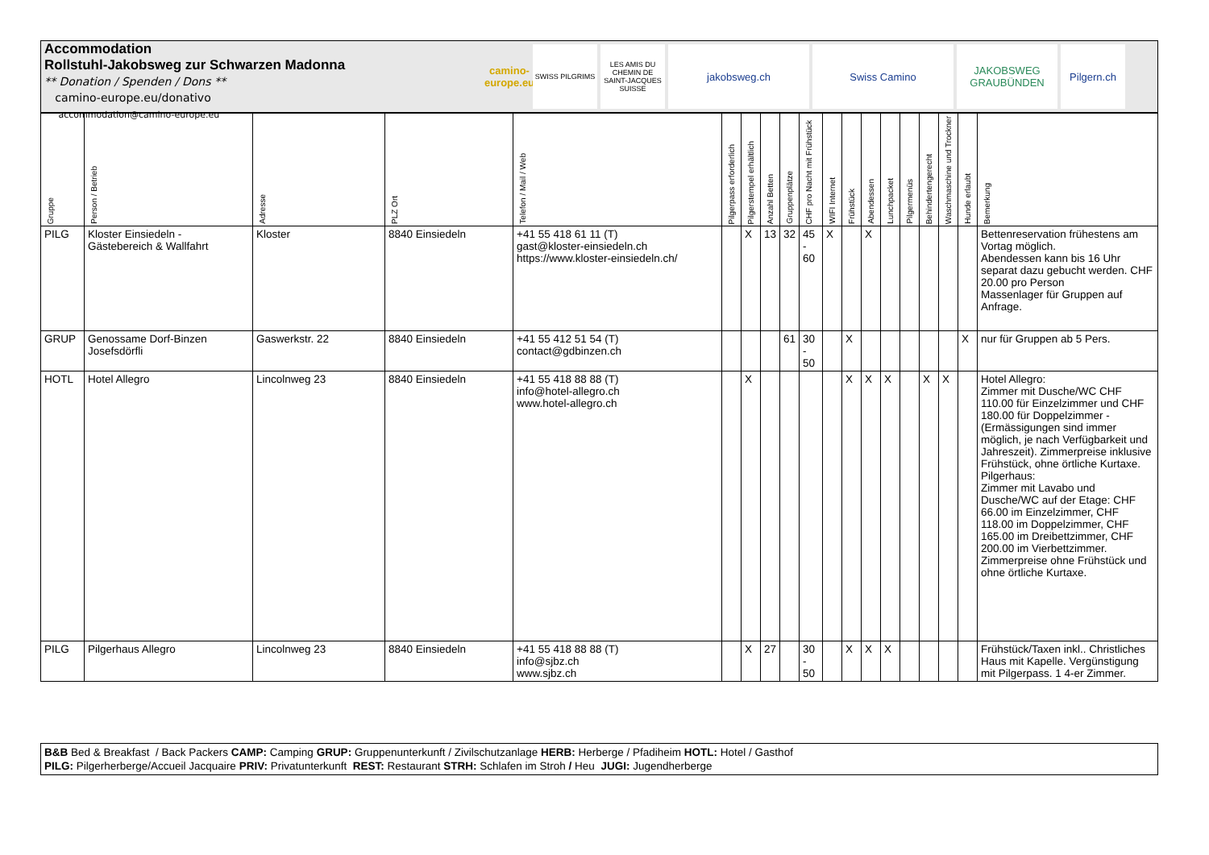Accommodation
Rollstuhl-Jakobsweg zur Schwarzen Madonna
** Donation / Spenden / Dons **
camino-europe.eu/donativo
accommodation@camino-europe.eu
camino-europe.eu
SWISS PILGRIMS LES AMIS DU CHEMIN DE SAINT-JACQUES SUISSE
jakobsweg.ch Swiss Camino JAKOBSWEG GRAUBÜNDEN
Pilgern.ch
| Gruppe | Person / Betrieb | Adresse | PLZ Ort | Telefon / Mail / Web | Pilgerpass erforderlich | Pilgerstempel erhältlich | Anzahl Betten | Gruppenplätze | CHF pro Nacht mit Frühstück | WIFI Internet | Frühstück | Abendessen | Lunchpacket | Pilgermenüs | Behindertengerecht | Waschmaschine und Trockner | Hunde erlaubt | Bemerkung |
| --- | --- | --- | --- | --- | --- | --- | --- | --- | --- | --- | --- | --- | --- | --- | --- | --- | --- | --- |
| PILG | Kloster Einsiedeln - Gästebereich & Wallfahrt | Kloster | 8840 Einsiedeln | +41 55 418 61 11 (T) gast@kloster-einsiedeln.ch https://www.kloster-einsiedeln.ch/ | | X | 13 | 32 | 45 - 60 | X | | X | | | | | | Bettenreservation frühestens am Vortag möglich. Abendessen kann bis 16 Uhr separat dazu gebucht werden. CHF 20.00 pro Person Massenlager für Gruppen auf Anfrage. |
| GRUP | Genossame Dorf-Binzen Josefsdörfli | Gaswerkstr. 22 | 8840 Einsiedeln | +41 55 412 51 54 (T) contact@gdbinzen.ch | | | | 61 | 30 - 50 | | X | | | | | | X | nur für Gruppen ab 5 Pers. |
| HOTL | Hotel Allegro | Lincolnweg 23 | 8840 Einsiedeln | +41 55 418 88 88 (T) info@hotel-allegro.ch www.hotel-allegro.ch | | X | | | | | X | X | X | | X | X | | Hotel Allegro: Zimmer mit Dusche/WC CHF 110.00 für Einzelzimmer und CHF 180.00 für Doppelzimmer - (Ermässigungen sind immer möglich, je nach Verfügbarkeit und Jahreszeit). Zimmerpreise inklusive Frühstück, ohne örtliche Kurtaxe. Pilgerhaus: Zimmer mit Lavabo und Dusche/WC auf der Etage: CHF 66.00 im Einzelzimmer, CHF 118.00 im Doppelzimmer, CHF 165.00 im Dreibettzimmer, CHF 200.00 im Vierbettzimmer. Zimmerpreise ohne Frühstück und ohne örtliche Kurtaxe. |
| PILG | Pilgerhaus Allegro | Lincolnweg 23 | 8840 Einsiedeln | +41 55 418 88 88 (T) info@sjbz.ch www.sjbz.ch | | X | 27 | | 30 - 50 | | X | X | X | | | | | Frühstück/Taxen inkl.. Christliches Haus mit Kapelle. Vergünstigung mit Pilgerpass. 1 4-er Zimmer. |
B&B Bed & Breakfast / Back Packers CAMP: Camping GRUP: Gruppenunterkunft / Zivilschutzanlage HERB: Herberge / Pfadiheim HOTL: Hotel / Gasthof
PILG: Pilgerherberge/Accueil Jacquaire PRIV: Privatunterkunft REST: Restaurant STRH: Schlafen im Stroh / Heu JUGI: Jugendherberge